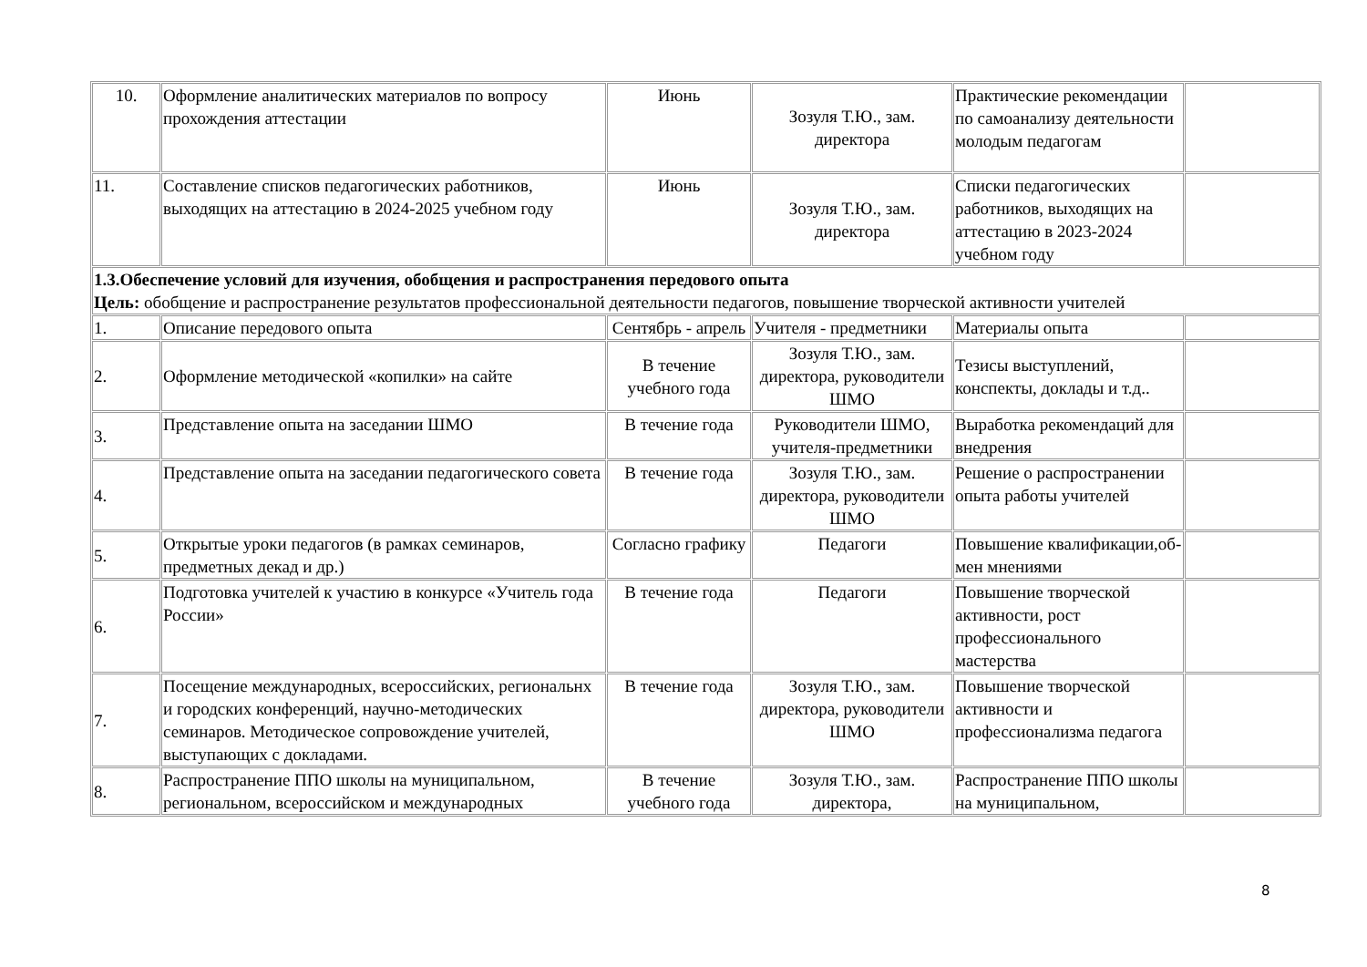| 10. | Оформление аналитических материалов по вопросу прохождения аттестации | Июнь | Зозуля Т.Ю., зам. директора | Практические рекомендации по самоанализу деятельности молодым педагогам | |
| 11. | Составление списков педагогических работников, выходящих на аттестацию в 2024-2025 учебном году | Июнь | Зозуля Т.Ю., зам. директора | Списки педагогических работников, выходящих на аттестацию в 2023-2024 учебном году | |
| 1.3.Обеспечение условий для изучения, обобщения и распространения передового опыта Цель: обобщение и распространение результатов профессиональной деятельности педагогов, повышение творческой активности учителей | | | | | |
| 1. | Описание передового опыта | Сентябрь - апрель | Учителя - предметники | Материалы опыта | |
| 2. | Оформление методической «копилки» на сайте | В течение учебного года | Зозуля Т.Ю., зам. директора, руководители ШМО | Тезисы выступлений, конспекты, доклады и т.д.. | |
| 3. | Представление опыта на заседании ШМО | В течение года | Руководители ШМО, учителя-предметники | Выработка рекомендаций для внедрения | |
| 4. | Представление опыта на заседании педагогического совета | В течение года | Зозуля Т.Ю., зам. директора, руководители ШМО | Решение о распространении опыта работы учителей | |
| 5. | Открытые уроки педагогов (в рамках семинаров, предметных декад и др.) | Согласно графику | Педагоги | Повышение квалификации,об- мен мнениями | |
| 6. | Подготовка учителей к участию в конкурсе «Учитель года России» | В течение года | Педагоги | Повышение творческой активности, рост профессионального мастерства | |
| 7. | Посещение международных, всероссийских, региональнх и городских конференций, научно-методических семинаров. Методическое сопровождение учителей, выступающих с докладами. | В течение года | Зозуля Т.Ю., зам. директора, руководители ШМО | Повышение творческой активности и профессионализма педагога | |
| 8. | Распространение ППО школы на муниципальном, региональном, всероссийском и международных | В течение учебного года | Зозуля Т.Ю., зам. директора, | Распространение ППО школы на муниципальном, | |
8